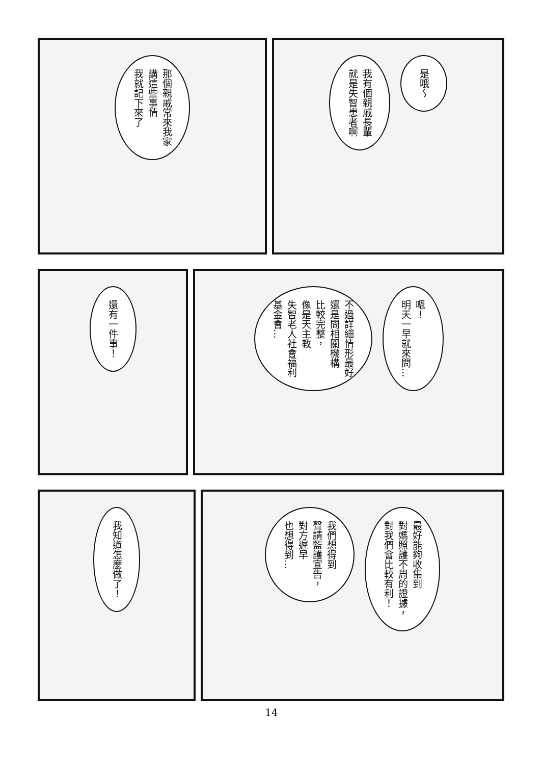那個親戚常來我家
講這些事情
我就記下來了
我有個親戚長輩
就是失智患者啊
是哦～
還有一件事！
不過詳細情形最好
還是問相關機構
比較完整，
像是天主教
失智老人社會福利
基金會…
嗯！
明天一早就來問…
我知道怎麼做了！
我們想得到
聲請監護宣告，
對方遲早
也想得到…
最好能夠收集到
對媽照護不周的證據，
對我們會比較有利！
14